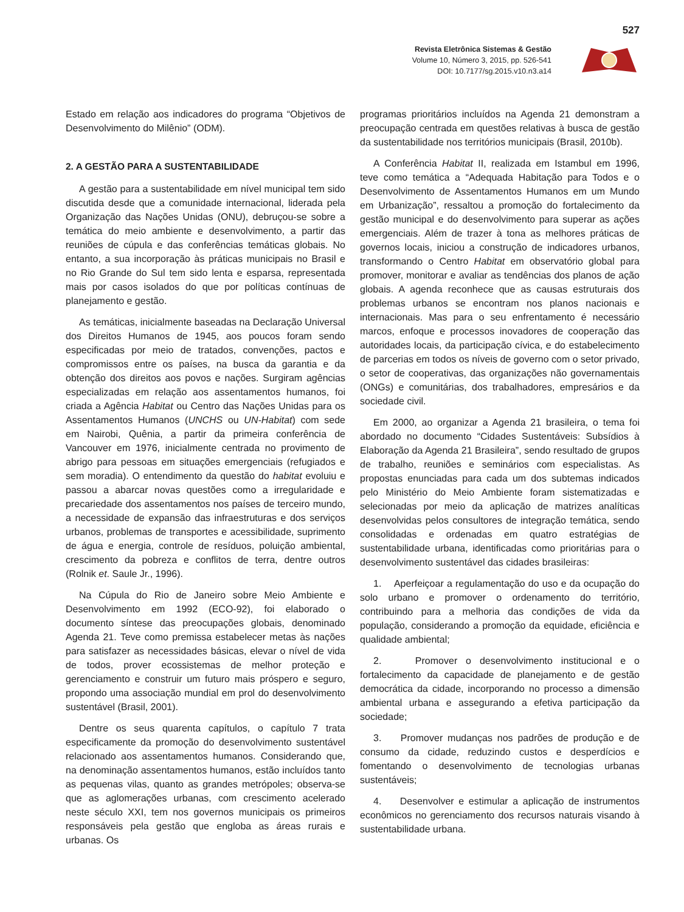527
Revista Eletrônica Sistemas & Gestão
Volume 10, Número 3, 2015, pp. 526-541
DOI: 10.7177/sg.2015.v10.n3.a14
Estado em relação aos indicadores do programa “Objetivos de Desenvolvimento do Milênio” (ODM).
2. A GESTÃO PARA A SUSTENTABILIDADE
A gestão para a sustentabilidade em nível municipal tem sido discutida desde que a comunidade internacional, liderada pela Organização das Nações Unidas (ONU), debruçou-se sobre a temática do meio ambiente e desenvolvimento, a partir das reuniões de cúpula e das conferências temáticas globais. No entanto, a sua incorporação às práticas municipais no Brasil e no Rio Grande do Sul tem sido lenta e esparsa, representada mais por casos isolados do que por políticas contínuas de planejamento e gestão.
As temáticas, inicialmente baseadas na Declaração Universal dos Direitos Humanos de 1945, aos poucos foram sendo especificadas por meio de tratados, convenções, pactos e compromissos entre os países, na busca da garantia e da obtenção dos direitos aos povos e nações. Surgiram agências especializadas em relação aos assentamentos humanos, foi criada a Agência Habitat ou Centro das Nações Unidas para os Assentamentos Humanos (UNCHS ou UN-Habitat) com sede em Nairobi, Quênia, a partir da primeira conferência de Vancouver em 1976, inicialmente centrada no provimento de abrigo para pessoas em situações emergenciais (refugiados e sem moradia). O entendimento da questão do habitat evoluiu e passou a abarcar novas questões como a irregularidade e precariedade dos assentamentos nos países de terceiro mundo, a necessidade de expansão das infraestruturas e dos serviços urbanos, problemas de transportes e acessibilidade, suprimento de água e energia, controle de resíduos, poluição ambiental, crescimento da pobreza e conflitos de terra, dentre outros (Rolnik et. Saule Jr., 1996).
Na Cúpula do Rio de Janeiro sobre Meio Ambiente e Desenvolvimento em 1992 (ECO-92), foi elaborado o documento síntese das preocupações globais, denominado Agenda 21. Teve como premissa estabelecer metas às nações para satisfazer as necessidades básicas, elevar o nível de vida de todos, prover ecossistemas de melhor proteção e gerenciamento e construir um futuro mais próspero e seguro, propondo uma associação mundial em prol do desenvolvimento sustentável (Brasil, 2001).
Dentre os seus quarenta capítulos, o capítulo 7 trata especificamente da promoção do desenvolvimento sustentável relacionado aos assentamentos humanos. Considerando que, na denominação assentamentos humanos, estão incluídos tanto as pequenas vilas, quanto as grandes metrópoles; observa-se que as aglomerações urbanas, com crescimento acelerado neste século XXI, tem nos governos municipais os primeiros responsáveis pela gestão que engloba as áreas rurais e urbanas. Os
programas prioritários incluídos na Agenda 21 demonstram a preocupação centrada em questões relativas à busca de gestão da sustentabilidade nos territórios municipais (Brasil, 2010b).
A Conferência Habitat II, realizada em Istambul em 1996, teve como temática a “Adequada Habitação para Todos e o Desenvolvimento de Assentamentos Humanos em um Mundo em Urbanização”, ressaltou a promoção do fortalecimento da gestão municipal e do desenvolvimento para superar as ações emergenciais. Além de trazer à tona as melhores práticas de governos locais, iniciou a construção de indicadores urbanos, transformando o Centro Habitat em observatório global para promover, monitorar e avaliar as tendências dos planos de ação globais. A agenda reconhece que as causas estruturais dos problemas urbanos se encontram nos planos nacionais e internacionais. Mas para o seu enfrentamento é necessário marcos, enfoque e processos inovadores de cooperação das autoridades locais, da participação cívica, e do estabelecimento de parcerias em todos os níveis de governo com o setor privado, o setor de cooperativas, das organizações não governamentais (ONGs) e comunitárias, dos trabalhadores, empresários e da sociedade civil.
Em 2000, ao organizar a Agenda 21 brasileira, o tema foi abordado no documento “Cidades Sustentáveis: Subsídios à Elaboração da Agenda 21 Brasileira”, sendo resultado de grupos de trabalho, reuniões e seminários com especialistas. As propostas enunciadas para cada um dos subtemas indicados pelo Ministério do Meio Ambiente foram sistematizadas e selecionadas por meio da aplicação de matrizes analíticas desenvolvidas pelos consultores de integração temática, sendo consolidadas e ordenadas em quatro estratégias de sustentabilidade urbana, identificadas como prioritárias para o desenvolvimento sustentável das cidades brasileiras:
1. Aperfeiçoar a regulamentação do uso e da ocupação do solo urbano e promover o ordenamento do território, contribuindo para a melhoria das condições de vida da população, considerando a promoção da equidade, eficiência e qualidade ambiental;
2. Promover o desenvolvimento institucional e o fortalecimento da capacidade de planejamento e de gestão democrática da cidade, incorporando no processo a dimensão ambiental urbana e assegurando a efetiva participação da sociedade;
3. Promover mudanças nos padrões de produção e de consumo da cidade, reduzindo custos e desperdícios e fomentando o desenvolvimento de tecnologias urbanas sustentáveis;
4. Desenvolver e estimular a aplicação de instrumentos econômicos no gerenciamento dos recursos naturais visando à sustentabilidade urbana.